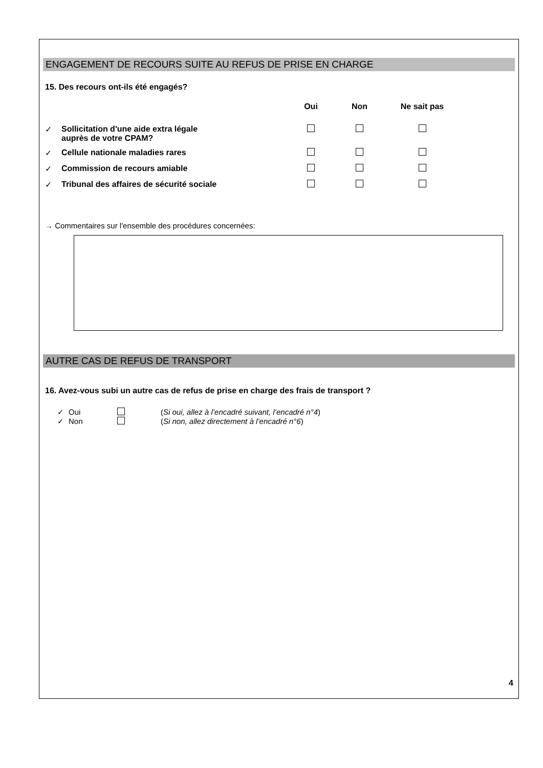ENGAGEMENT DE RECOURS SUITE AU REFUS DE PRISE EN CHARGE
15. Des recours ont-ils été engagés?
| | | Oui | Non | Ne sait pas |
| ✓ | Sollicitation d'une aide extra légale auprès de votre CPAM? | | | |
| ✓ | Cellule nationale maladies rares | | | |
| ✓ | Commission de recours amiable | | | |
| ✓ | Tribunal des affaires de sécurité sociale | | | |
→ Commentaires sur l'ensemble des procédures concernées:
AUTRE CAS DE REFUS DE TRANSPORT
16. Avez-vous subi un autre cas de refus de prise en charge des frais de transport ?
| ✓ | Oui | | ( Si oui, allez à l’encadré suivant, l’encadré n°4 ) |
| ✓ | Non | | ( Si non, allez directement à l’encadré n°6 ) |
4